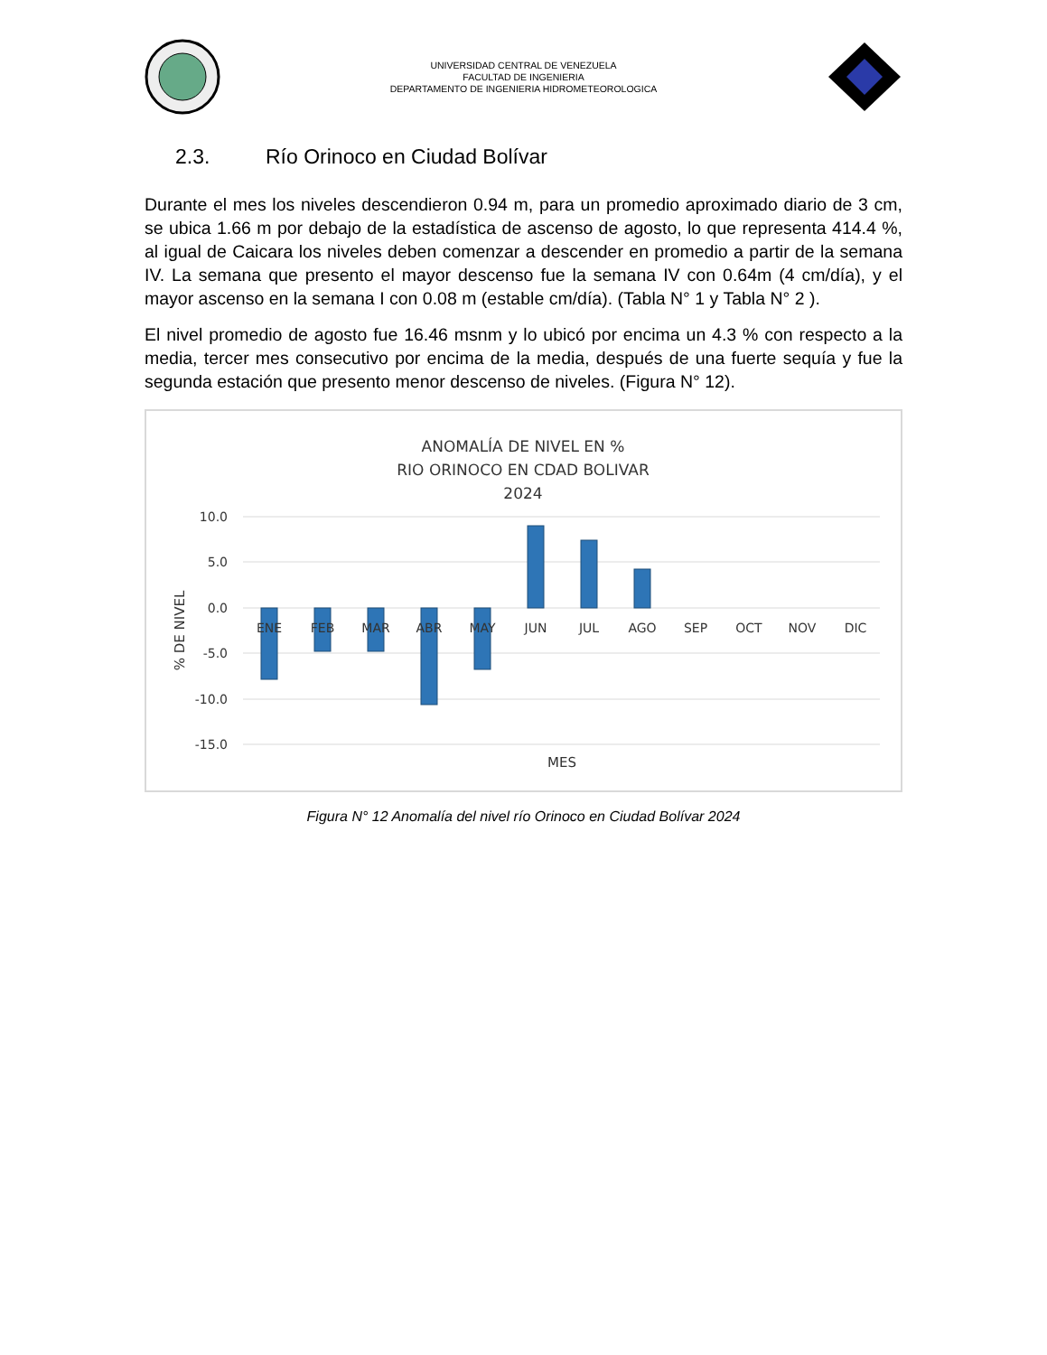UNIVERSIDAD CENTRAL DE VENEZUELA
FACULTAD DE INGENIERIA
DEPARTAMENTO DE INGENIERIA HIDROMETEOROLOGICA
2.3. Río Orinoco en Ciudad Bolívar
Durante el mes los niveles descendieron 0.94 m, para un promedio aproximado diario de 3 cm, se ubica 1.66 m por debajo de la estadística de ascenso de agosto, lo que representa 414.4 %, al igual de Caicara los niveles deben comenzar a descender en promedio a partir de la semana IV. La semana que presento el mayor descenso fue la semana IV con 0.64m (4 cm/día), y el mayor ascenso en la semana I con 0.08 m (estable cm/día). (Tabla N° 1 y Tabla N° 2 ).
El nivel promedio de agosto fue 16.46 msnm y lo ubicó por encima un 4.3 % con respecto a la media, tercer mes consecutivo por encima de la media, después de una fuerte sequía y fue la segunda estación que presento menor descenso de niveles. (Figura N° 12).
ANOMALÍA DE NIVEL EN %
RIO ORINOCO EN CDAD BOLIVAR
2024
10.0
5.0
0.0
-5.0
-10.0
-15.0
% DE NIVEL
ENE
FEB
MAR
ABR
MAY
JUN
JUL
AGO
SEP
OCT
NOV
DIC
MES
Figura N° 12 Anomalía del nivel río Orinoco en Ciudad Bolívar 2024